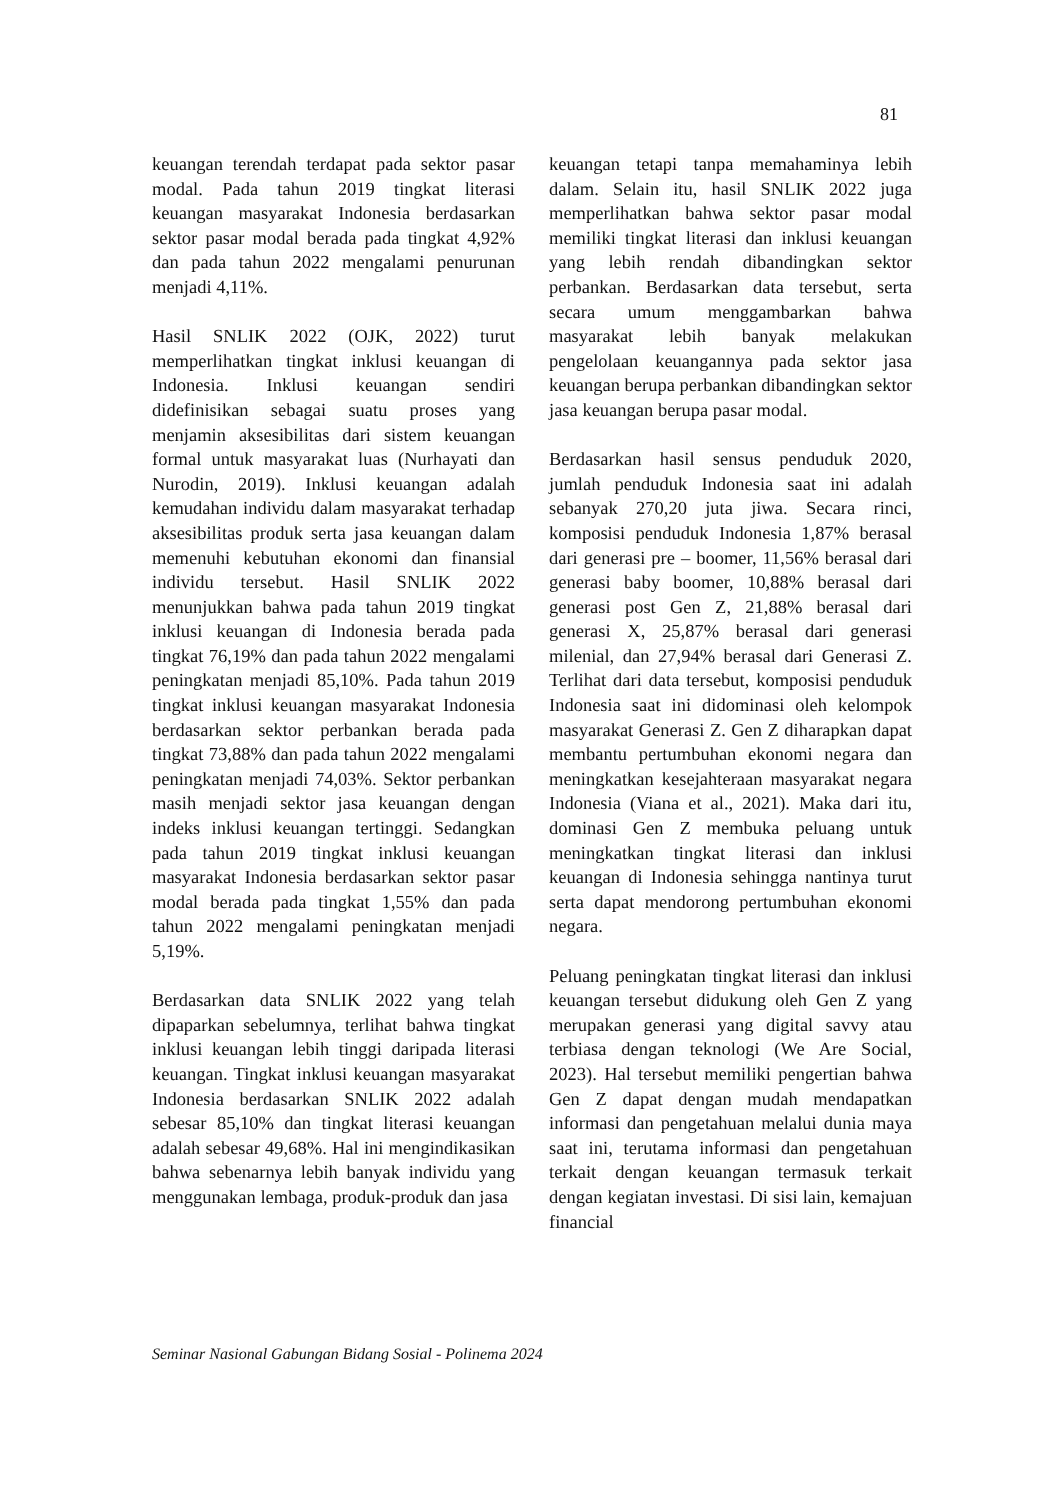81
keuangan terendah terdapat pada sektor pasar modal. Pada tahun 2019 tingkat literasi keuangan masyarakat Indonesia berdasarkan sektor pasar modal berada pada tingkat 4,92% dan pada tahun 2022 mengalami penurunan menjadi 4,11%.
Hasil SNLIK 2022 (OJK, 2022) turut memperlihatkan tingkat inklusi keuangan di Indonesia. Inklusi keuangan sendiri didefinisikan sebagai suatu proses yang menjamin aksesibilitas dari sistem keuangan formal untuk masyarakat luas (Nurhayati dan Nurodin, 2019). Inklusi keuangan adalah kemudahan individu dalam masyarakat terhadap aksesibilitas produk serta jasa keuangan dalam memenuhi kebutuhan ekonomi dan finansial individu tersebut. Hasil SNLIK 2022 menunjukkan bahwa pada tahun 2019 tingkat inklusi keuangan di Indonesia berada pada tingkat 76,19% dan pada tahun 2022 mengalami peningkatan menjadi 85,10%. Pada tahun 2019 tingkat inklusi keuangan masyarakat Indonesia berdasarkan sektor perbankan berada pada tingkat 73,88% dan pada tahun 2022 mengalami peningkatan menjadi 74,03%. Sektor perbankan masih menjadi sektor jasa keuangan dengan indeks inklusi keuangan tertinggi. Sedangkan pada tahun 2019 tingkat inklusi keuangan masyarakat Indonesia berdasarkan sektor pasar modal berada pada tingkat 1,55% dan pada tahun 2022 mengalami peningkatan menjadi 5,19%.
Berdasarkan data SNLIK 2022 yang telah dipaparkan sebelumnya, terlihat bahwa tingkat inklusi keuangan lebih tinggi daripada literasi keuangan. Tingkat inklusi keuangan masyarakat Indonesia berdasarkan SNLIK 2022 adalah sebesar 85,10% dan tingkat literasi keuangan adalah sebesar 49,68%. Hal ini mengindikasikan bahwa sebenarnya lebih banyak individu yang menggunakan lembaga, produk-produk dan jasa
keuangan tetapi tanpa memahaminya lebih dalam. Selain itu, hasil SNLIK 2022 juga memperlihatkan bahwa sektor pasar modal memiliki tingkat literasi dan inklusi keuangan yang lebih rendah dibandingkan sektor perbankan. Berdasarkan data tersebut, serta secara umum menggambarkan bahwa masyarakat lebih banyak melakukan pengelolaan keuangannya pada sektor jasa keuangan berupa perbankan dibandingkan sektor jasa keuangan berupa pasar modal.
Berdasarkan hasil sensus penduduk 2020, jumlah penduduk Indonesia saat ini adalah sebanyak 270,20 juta jiwa. Secara rinci, komposisi penduduk Indonesia 1,87% berasal dari generasi pre – boomer, 11,56% berasal dari generasi baby boomer, 10,88% berasal dari generasi post Gen Z, 21,88% berasal dari generasi X, 25,87% berasal dari generasi milenial, dan 27,94% berasal dari Generasi Z. Terlihat dari data tersebut, komposisi penduduk Indonesia saat ini didominasi oleh kelompok masyarakat Generasi Z. Gen Z diharapkan dapat membantu pertumbuhan ekonomi negara dan meningkatkan kesejahteraan masyarakat negara Indonesia (Viana et al., 2021). Maka dari itu, dominasi Gen Z membuka peluang untuk meningkatkan tingkat literasi dan inklusi keuangan di Indonesia sehingga nantinya turut serta dapat mendorong pertumbuhan ekonomi negara.
Peluang peningkatan tingkat literasi dan inklusi keuangan tersebut didukung oleh Gen Z yang merupakan generasi yang digital savvy atau terbiasa dengan teknologi (We Are Social, 2023). Hal tersebut memiliki pengertian bahwa Gen Z dapat dengan mudah mendapatkan informasi dan pengetahuan melalui dunia maya saat ini, terutama informasi dan pengetahuan terkait dengan keuangan termasuk terkait dengan kegiatan investasi. Di sisi lain, kemajuan financial
Seminar Nasional Gabungan Bidang Sosial - Polinema 2024